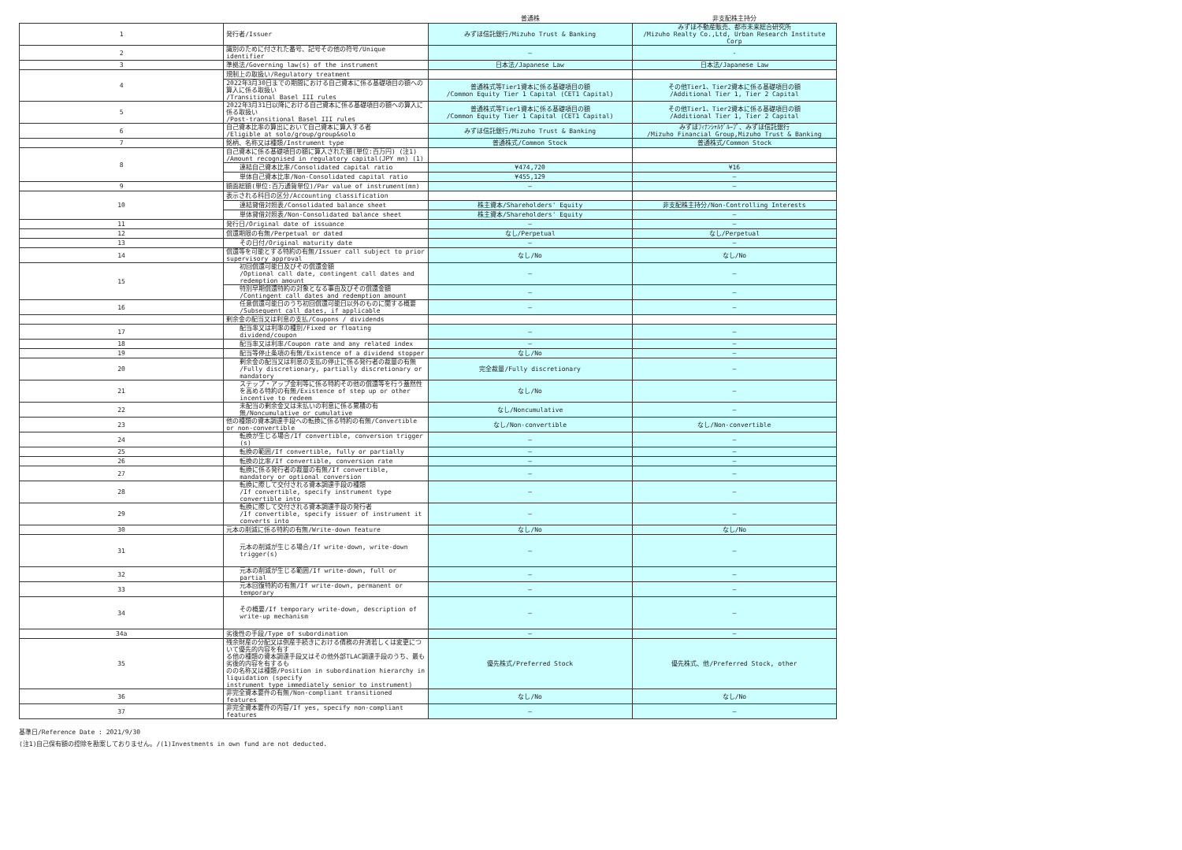| | | 普通株 | 非支配株主持分 |
| --- | --- | --- | --- |
| 1 | 発行者/Issuer | みずほ信託銀行/Mizuho Trust & Banking | みずほ不動産販売、都市未来総合研究所 /Mizuho Realty Co.,Ltd, Urban Research Institute Corp |
| 2 | 識別のために付された番号、記号その他の符号/Unique identifier | — | - |
| 3 | 準拠法/Governing law(s) of the instrument | 日本法/Japanese Law | 日本法/Japanese Law |
| 4 | 規制上の取扱い/Regulatory treatment | | |
| | 2022年3月30日までの期間における自己資本に係る基礎項目の額への算入に係る取扱い /Transitional Basel III rules | 普通株式等Tier1資本に係る基礎項目の額 /Common Equity Tier 1 Capital (CET1 Capital) | その他Tier1、Tier2資本に係る基礎項目の額 /Additional Tier 1, Tier 2 Capital |
| 5 | 2022年3月31日以降における自己資本に係る基礎項目の額への算入に係る取扱い /Post-transitional Basel III rules | 普通株式等Tier1資本に係る基礎項目の額 /Common Equity Tier 1 Capital (CET1 Capital) | その他Tier1、Tier2資本に係る基礎項目の額 /Additional Tier 1, Tier 2 Capital |
| 6 | 自己資本比率の算出において自己資本に算入する者 /Eligible at solo/group/group&solo | みずほ信託銀行/Mizuho Trust & Banking | みずほﾌｨﾅﾝｼｬﾙｸﾞﾙｰﾌﾟ、みずほ信託銀行 /Mizuho Financial Group,Mizuho Trust & Banking |
| 7 | 銘柄、名称又は種類/Instrument type | 普通株式/Common Stock | 普通株式/Common Stock |
| 8 | 自己資本に係る基礎項目の額に算入された額(単位:百万円) (注1) /Amount recognised in regulatory capital(JPY mn) (1) | | |
| | 連結自己資本比率/Consolidated capital ratio | ¥474,720 | ¥16 |
| | 単体自己資本比率/Non-Consolidated capital ratio | ¥455,129 | — |
| 9 | 額面総額(単位:百万通貨単位)/Par value of instrument(mn) | — | — |
| 10 | 表示される科目の区分/Accounting classification | | |
| | 連結貸借対照表/Consolidated balance sheet | 株主資本/Shareholders' Equity | 非支配株主持分/Non-Controlling Interests |
| | 単体貸借対照表/Non-Consolidated balance sheet | 株主資本/Shareholders' Equity | — |
| 11 | 発行日/Original date of issuance | — | — |
| 12 | 償還期限の有無/Perpetual or dated | なし/Perpetual | なし/Perpetual |
| 13 | その日付/Original maturity date | — | — |
| 14 | 償還等を可能とする特約の有無/Issuer call subject to prior supervisory approval | なし/No | なし/No |
| 15 | 初回償還可能日及びその償還金額 /Optional call date, contingent call dates and redemption amount | — | — |
| | 特別早期償還特約の対象となる事由及びその償還金額 /Contingent call dates and redemption amount | — | — |
| 16 | 任意償還可能日のうち初回償還可能日以外のものに関する概要 /Subsequent call dates, if applicable | — | — |
| | 剰余金の配当又は利息の支払/Coupons / dividends | | |
| 17 | 配当率又は利率の種別/Fixed or floating dividend/coupon | — | — |
| 18 | 配当率又は利率/Coupon rate and any related index | — | — |
| 19 | 配当等停止条項の有無/Existence of a dividend stopper | なし/No | — |
| 20 | 剰余金の配当又は利息の支払の停止に係る発行者の裁量の有無 /Fully discretionary, partially discretionary or mandatory | 完全裁量/Fully discretionary | — |
| 21 | ステップ・アップ金利等に係る特約その他の償還等を行う蓋然性 を高める特約の有無/Existence of step up or other incentive to redeem | なし/No | — |
| 22 | 未配当の剰余金又は未払いの利息に係る累積の有無/Noncumulative or cumulative | なし/Noncumulative | — |
| 23 | 他の種類の資本調達手段への転換に係る特約の有無/Convertible or non-convertible | なし/Non-convertible | なし/Non-convertible |
| 24 | 転換が生じる場合/If convertible, conversion trigger (s) | — | — |
| 25 | 転換の範囲/If convertible, fully or partially | — | — |
| 26 | 転換の比率/If convertible, conversion rate | — | — |
| 27 | 転換に係る発行者の裁量の有無/If convertible, mandatory or optional conversion | — | — |
| 28 | 転換に際して交付される資本調達手段の種類 /If convertible, specify instrument type convertible into | — | — |
| 29 | 転換に際して交付される資本調達手段の発行者 /If convertible, specify issuer of instrument it converts into | — | — |
| 30 | 元本の削減に係る特約の有無/Write-down feature | なし/No | なし/No |
| 31 | 元本の削減が生じる場合/If write-down, write-down trigger(s) | — | — |
| 32 | 元本の削減が生じる範囲/If write-down, full or partial | — | — |
| 33 | 元本回復特約の有無/If write-down, permanent or temporary | — | — |
| 34 | その概要/If temporary write-down, description of write-up mechanism | — | — |
| 34a | 劣後性の手段/Type of subordination | — | — |
| 35 | 残余財産の分配又は倒産手続きにおける債務の弁済若しくは変更について優先的内容を有す る他の種類の資本調達手段又はその他外部TLAC調達手段のうち、最も劣後的内容を有するも のの名称又は種類/Position in subordination hierarchy in liquidation (specify instrument type immediately senior to instrument) | 優先株式/Preferred Stock | 優先株式、他/Preferred Stock, other |
| 36 | 非完全資本要件の有無/Non-compliant transitioned features | なし/No | なし/No |
| 37 | 非完全資本要件の内容/If yes, specify non-compliant features | — | — |
基準日/Reference Date : 2021/9/30
(注1)自己保有額の控除を勘案しておりません。/(1)Investments in own fund are not deducted.